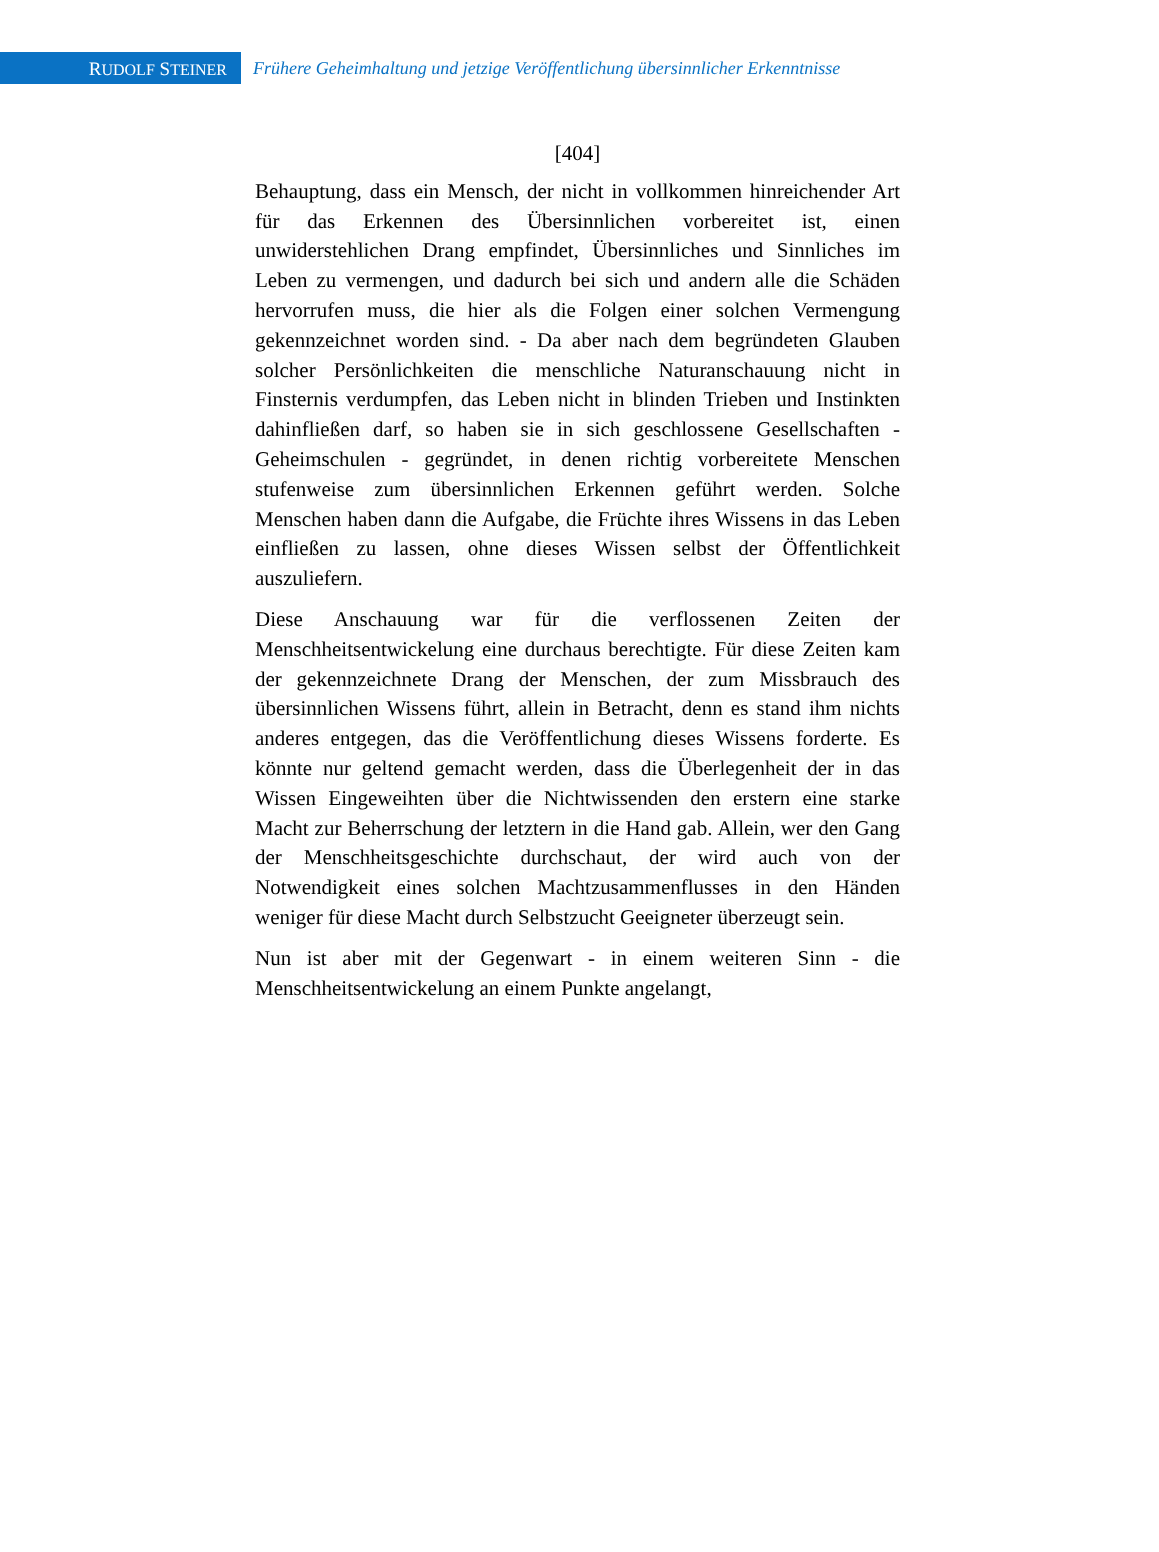RUDOLF STEINER
Frühere Geheimhaltung und jetzige Veröffentlichung übersinnlicher Erkenntnisse
[404]
Behauptung, dass ein Mensch, der nicht in vollkommen hinreichender Art für das Erkennen des Übersinnlichen vorbereitet ist, einen unwiderstehlichen Drang empfindet, Übersinnliches und Sinnliches im Leben zu vermengen, und dadurch bei sich und andern alle die Schäden hervorrufen muss, die hier als die Folgen einer solchen Vermengung gekennzeichnet worden sind. - Da aber nach dem begründeten Glauben solcher Persönlichkeiten die menschliche Naturanschauung nicht in Finsternis verdumpfen, das Leben nicht in blinden Trieben und Instinkten dahinfließen darf, so haben sie in sich geschlossene Gesellschaften -Geheimschulen - gegründet, in denen richtig vorbereitete Menschen stufenweise zum übersinnlichen Erkennen geführt werden. Solche Menschen haben dann die Aufgabe, die Früchte ihres Wissens in das Leben einfließen zu lassen, ohne dieses Wissen selbst der Öffentlichkeit auszuliefern.
Diese Anschauung war für die verflossenen Zeiten der Menschheitsentwickelung eine durchaus berechtigte. Für diese Zeiten kam der gekennzeichnete Drang der Menschen, der zum Missbrauch des übersinnlichen Wissens führt, allein in Betracht, denn es stand ihm nichts anderes entgegen, das die Veröffentlichung dieses Wissens forderte. Es könnte nur geltend gemacht werden, dass die Überlegenheit der in das Wissen Eingeweihten über die Nichtwissenden den erstern eine starke Macht zur Beherrschung der letztern in die Hand gab. Allein, wer den Gang der Menschheitsgeschichte durchschaut, der wird auch von der Notwendigkeit eines solchen Machtzusammenflusses in den Händen weniger für diese Macht durch Selbstzucht Geeigneter überzeugt sein.
Nun ist aber mit der Gegenwart - in einem weiteren Sinn - die Menschheitsentwickelung an einem Punkte angelangt,